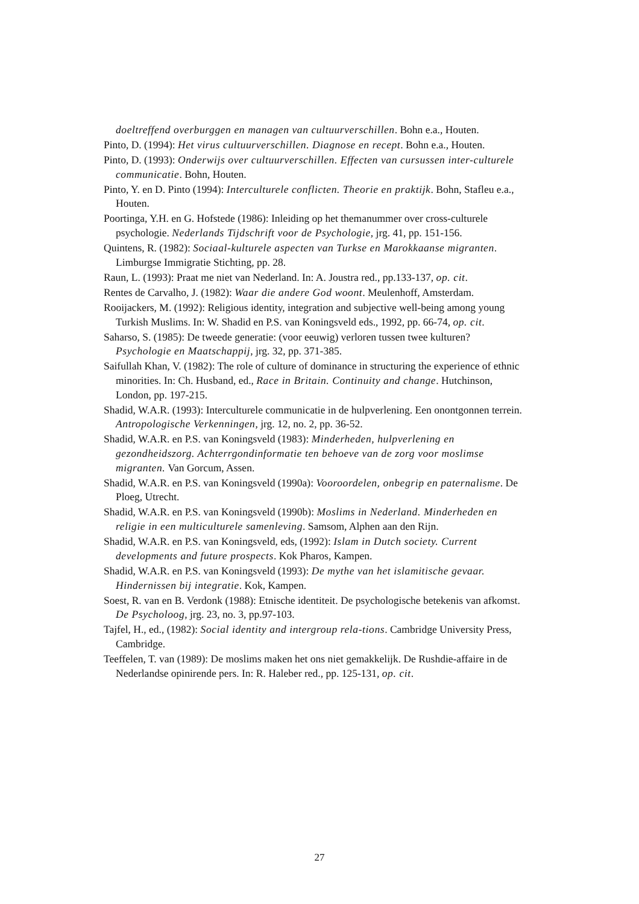doeltreffend overburggen en managen van cultuurverschillen. Bohn e.a., Houten.
Pinto, D. (1994): Het virus cultuurverschillen. Diagnose en recept. Bohn e.a., Houten.
Pinto, D. (1993): Onderwijs over cultuurverschillen. Effecten van cursussen inter-culturele communicatie. Bohn, Houten.
Pinto, Y. en D. Pinto (1994): Interculturele conflicten. Theorie en praktijk. Bohn, Stafleu e.a., Houten.
Poortinga, Y.H. en G. Hofstede (1986): Inleiding op het themanummer over cross-culturele psychologie. Nederlands Tijdschrift voor de Psychologie, jrg. 41, pp. 151-156.
Quintens, R. (1982): Sociaal-kulturele aspecten van Turkse en Marokkaanse migranten. Limburgse Immigratie Stichting, pp. 28.
Raun, L. (1993): Praat me niet van Nederland. In: A. Joustra red., pp.133-137, op. cit.
Rentes de Carvalho, J. (1982): Waar die andere God woont. Meulenhoff, Amsterdam.
Rooijackers, M. (1992): Religious identity, integration and subjective well-being among young Turkish Muslims. In: W. Shadid en P.S. van Koningsveld eds., 1992, pp. 66-74, op. cit.
Saharso, S. (1985): De tweede generatie: (voor eeuwig) verloren tussen twee kulturen? Psychologie en Maatschappij, jrg. 32, pp. 371-385.
Saifullah Khan, V. (1982): The role of culture of dominance in structuring the experience of ethnic minorities. In: Ch. Husband, ed., Race in Britain. Continuity and change. Hutchinson, London, pp. 197-215.
Shadid, W.A.R. (1993): Interculturele communicatie in de hulpverlening. Een onontgonnen terrein. Antropologische Verkenningen, jrg. 12, no. 2, pp. 36-52.
Shadid, W.A.R. en P.S. van Koningsveld (1983): Minderheden, hulpverlening en gezondheidszorg. Achterrgondinformatie ten behoeve van de zorg voor moslimse migranten. Van Gorcum, Assen.
Shadid, W.A.R. en P.S. van Koningsveld (1990a): Vooroordelen, onbegrip en paternalisme. De Ploeg, Utrecht.
Shadid, W.A.R. en P.S. van Koningsveld (1990b): Moslims in Nederland. Minderheden en religie in een multiculturele samenleving. Samsom, Alphen aan den Rijn.
Shadid, W.A.R. en P.S. van Koningsveld, eds, (1992): Islam in Dutch society. Current developments and future prospects. Kok Pharos, Kampen.
Shadid, W.A.R. en P.S. van Koningsveld (1993): De mythe van het islamitische gevaar. Hindernissen bij integratie. Kok, Kampen.
Soest, R. van en B. Verdonk (1988): Etnische identiteit. De psychologische betekenis van afkomst. De Psycholoog, jrg. 23, no. 3, pp.97-103.
Tajfel, H., ed., (1982): Social identity and intergroup rela-tions. Cambridge University Press, Cambridge.
Teeffelen, T. van (1989): De moslims maken het ons niet gemakkelijk. De Rushdie-affaire in de Nederlandse opinirende pers. In: R. Haleber red., pp. 125-131, op. cit.
27